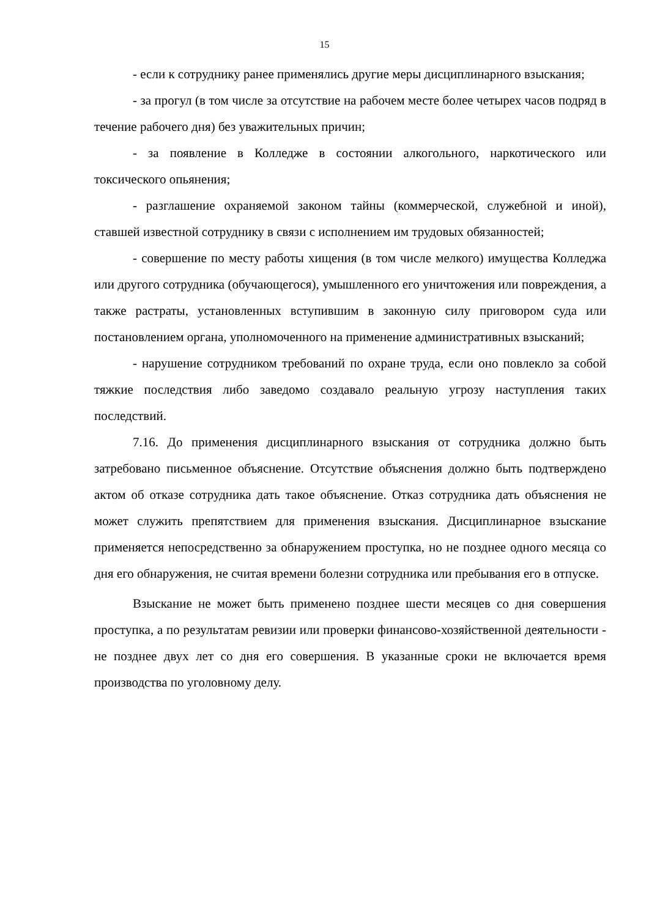15
- если к сотруднику ранее применялись другие меры дисциплинарного взыскания;
- за прогул (в том числе за отсутствие на рабочем месте более четырех часов подряд в течение рабочего дня) без уважительных причин;
- за появление в Колледже в состоянии алкогольного, наркотического или токсического опьянения;
- разглашение охраняемой законом тайны (коммерческой, служебной и иной), ставшей известной сотруднику в связи с исполнением им трудовых обязанностей;
- совершение по месту работы хищения (в том числе мелкого) имущества Колледжа или другого сотрудника (обучающегося), умышленного его уничтожения или повреждения, а также растраты, установленных вступившим в законную силу приговором суда или постановлением органа, уполномоченного на применение административных взысканий;
- нарушение сотрудником требований по охране труда, если оно повлекло за собой тяжкие последствия либо заведомо создавало реальную угрозу наступления таких последствий.
7.16. До применения дисциплинарного взыскания от сотрудника должно быть затребовано письменное объяснение. Отсутствие объяснения должно быть подтверждено актом об отказе сотрудника дать такое объяснение. Отказ сотрудника дать объяснения не может служить препятствием для применения взыскания. Дисциплинарное взыскание применяется непосредственно за обнаружением проступка, но не позднее одного месяца со дня его обнаружения, не считая времени болезни сотрудника или пребывания его в отпуске.
Взыскание не может быть применено позднее шести месяцев со дня совершения проступка, а по результатам ревизии или проверки финансово-хозяйственной деятельности - не позднее двух лет со дня его совершения. В указанные сроки не включается время производства по уголовному делу.